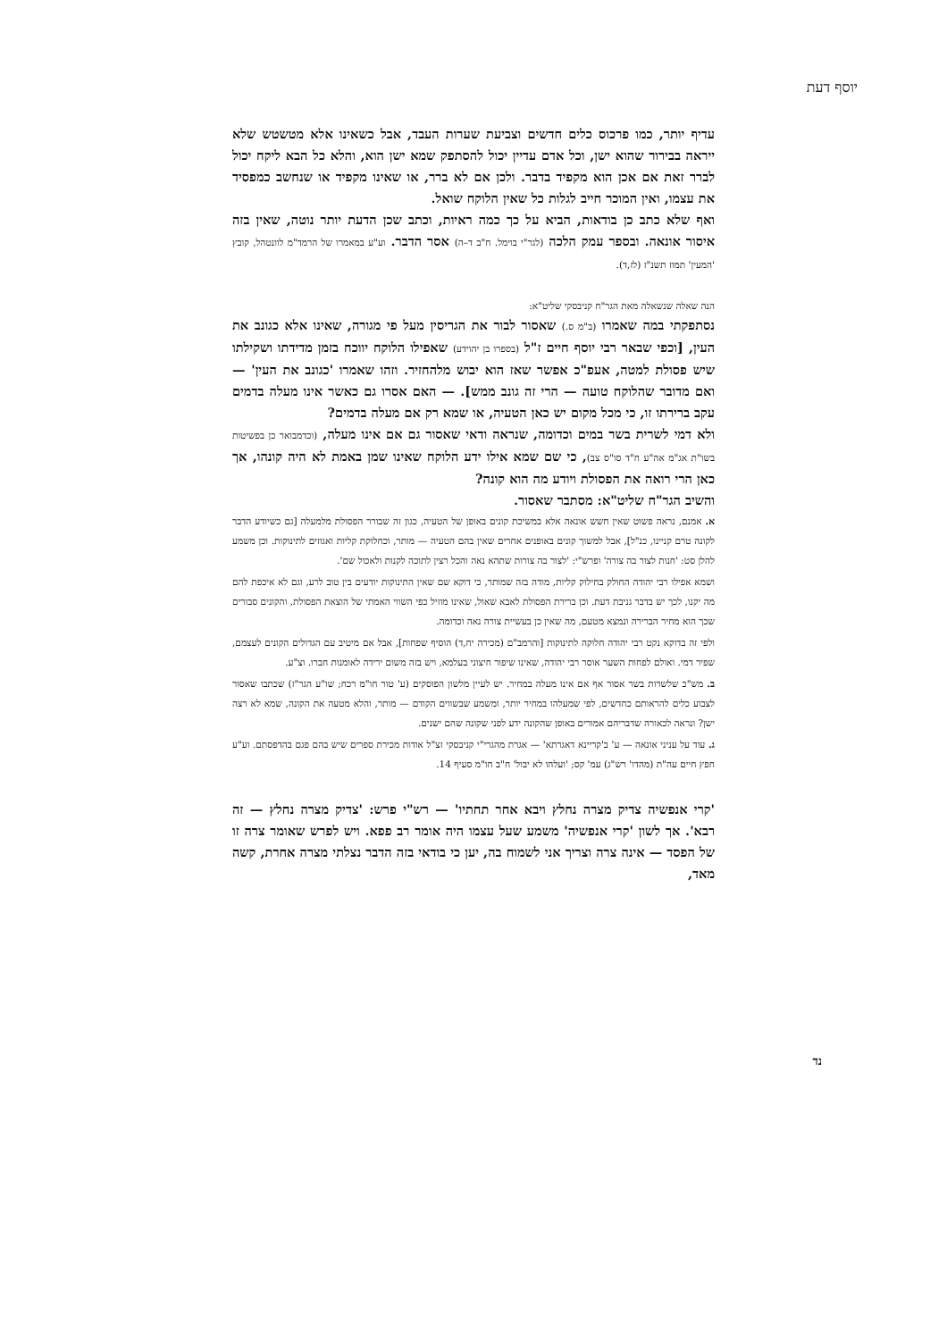יוסף דעת
עדיף יותר, כמו פרכוס כלים חדשים וצביעת שערות העבד, אבל כשאינו אלא מטשטש שלא ייראה בבירור שהוא ישן, וכל אדם עדיין יכול להסתפק שמא ישן הוא, והלא כל הבא ליקח יכול לברר זאת אם אכן הוא מקפיד בדבר. ולכן אם לא ברר, או שאינו מקפיד או שנחשב כמפסיד את עצמו, ואין המוכר חייב לגלות כל שאין הלוקח שואל.
ואף שלא כתב כן בודאות, הביא על כך כמה ראיות, וכתב שכן הדעת יותר נוטה, שאין בזה איסור אונאה. ובספר עמק הלכה (לגר"י בוימל. ח"ב ד–ה) אסר הדבר. וע"ע במאמרו של הרמד"מ לוונטהל, קובץ 'המעין' תמוז תשנ"ז (לז,ד).
הנה שאלה שנשאלה מאת הגר"ח קניבסקי שליט"א:
נסתפקתי במה שאמרו (ב"מ ס.) שאסור לבור את הגריסין מעל פי מגורה, שאינו אלא כגונב את העין, [וכפי שבאר רבי יוסף חיים ז"ל (בספרו בן יהוידע) שאפילו הלוקח יווכח בזמן מדידתו ושקילתו שיש פסולת למטה, אעפ"כ אפשר שאז הוא יבוש מלהחזיר. וזהו שאמרו 'כגונב את העין' — ואם מדובר שהלוקח טועה — הרי זה גונב ממש]. — האם אסרו גם כאשר אינו מעלה בדמים עקב ברירתו זו, כי מכל מקום יש כאן הטעיה, או שמא רק אם מעלה בדמים?
ולא דמי לשרית בשר במים וכדומה, שנראה ודאי שאסור גם אם אינו מעלה, (וכדמבואר כן בפשיטות בשו"ת אג"מ אה"ע ח"ד סו"ס צב), כי שם שמא אילו ידע הלוקח שאינו שמן באמת לא היה קונהו, אך כאן הרי רואה את הפסולת ויודע מה הוא קונה?
והשיב הגר"ח שליט"א: מסתבר שאסור.
א. אמנם, נראה פשוט שאין חשש אונאה אלא במשיכת קונים באופן של הטעיה, כגון זה שבורר הפסולת מלמעלה [גם כשיודע הדבר לקונה טרם קניינו, כנ"ל], אבל למשוך קונים באופנים אחרים שאין בהם הטעיה — מותר, וכחלוקת קליות ואגוזים לתינוקות. וכן משמע להלן סט: 'חנות לצור בה צורה' ופרש"י: 'לצור בה צורות שתהא נאה והכל רצין לתוכה לקנות ולאכול שם'.
ושמא אפילו רבי יהודה החולק בחילוק קליות, מודה בזה שמותר, כי דוקא שם שאין התינוקות יודעים בין טוב לרע, וגם לא איכפת להם מה יקנו, לכך יש בדבר גניבת דעת. וכן ברירת הפסולת לאבא שאול, שאינו מוזיל כפי השווי האמתי של הוצאת הפסולת, והקונים סבורים שכך הוא מחיר הברירה ונמצא מטעם, מה שאין כן בעשיית צורה נאה וכדומה.
ולפי זה בדוקא נקט רבי יהודה חלוקה לתינוקות [והרמב"ם (מכירה יח,ד) הוסיף שפחות], אבל אם מיטיב עם הגדולים הקונים לעצמם, שפיר דמי. ואולם לפחות השער אוסר רבי יהודה, שאינו שיפור חיצוני בעלמא, ויש בזה משום ירידה לאומנות חברו. וצ"ע.
ב. מש"כ שלשרות בשר אסור אף אם אינו מעלה במחיר. יש לעיין מלשון הפוסקים (ע' טור חו"מ רכח; שו"ע הגר"ז) שכתבו שאסור לצבוע כלים להראותם כחדשים, לפי שמעלהו במחיר יותר, ומשמע שבשווים הקודם — מותר, והלא מטעה את הקונה, שמא לא רצה ישן? ונראה לכאורה שדבריהם אמורים באופן שהקונה ידע לפני שקונה שהם ישנים.
ג. עוד על עניני אונאה — ע' ב'קריינא דאגרתא' — אגרת מהגרי"י קניבסקי זצ"ל אודות מכירת ספרים שיש בהם פגם בהדפסתם. וע"ע חפץ חיים עה"ת (מהדו' רש"ג) עמ' קס; 'ועלהו לא יבול' ח"ב חו"מ סעיף 14.
'קרי אנפשיה צדיק מצרה נחלץ ויבא אחר תחתיו' — רש"י פרש: 'צדיק מצרה נחלץ — זה רבא'. אך לשון 'קרי אנפשיה' משמע שעל עצמו היה אומר רב פפא. ויש לפרש שאומר צרה זו של הפסד — אינה צרה וצריך אני לשמוח בה, יען כי בודאי בזה הדבר נצלתי מצרה אחרת, קשה מאד,
נד